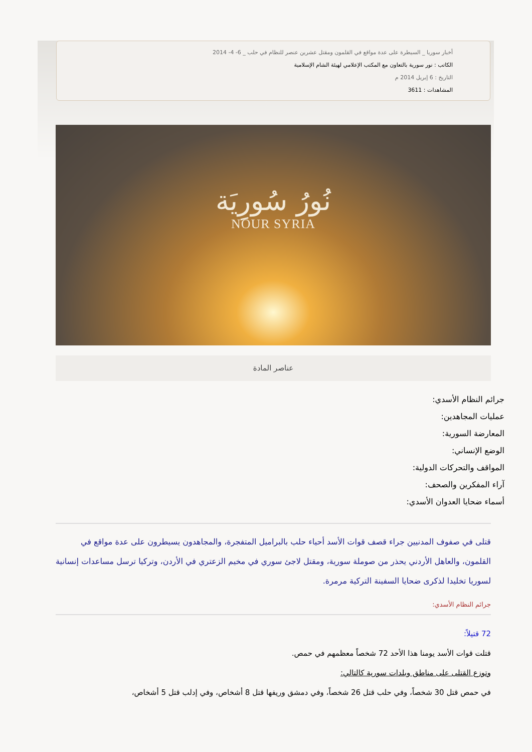أخبار سوريا _ السيطرة على عدة مواقع في القلمون ومقتل عشرين عنصر للنظام في حلب _ 6- 4- 2014
الكاتب : نور سورية بالتعاون مع المكتب الإعلامي لهيئة الشام الإسلامية
التاريخ : 6 إبريل 2014 م
المشاهدات : 3611
نُورُ سُورِيَة
NOUR SYRIA
عناصر المادة
جرائم النظام الأسدي:
عمليات المجاهدين:
المعارضة السورية:
الوضع الإنساني:
المواقف والتحركات الدولية:
آراء المفكرين والصحف:
أسماء ضحايا العدوان الأسدي:
قتلى في صفوف المدنيين جراء قصف قوات الأسد أحياء حلب بالبراميل المتفجرة، والمجاهدون يسيطرون على عدة مواقع في القلمون، والعاهل الأردني يحذر من صوملة سورية، ومقتل لاجئ سوري في مخيم الزعتري في الأردن، وتركيا ترسل مساعدات إنسانية لسوريا تخليدا لذكرى ضحايا السفينة التركية مرمرة.
جرائم النظام الأسدي:
72 قتيلاً:
قتلت قوات الأسد يومنا هذا الأحد 72 شخصاً معظمهم في حمص.
وتوزع القتلى على مناطق وبلدات سورية كالتالي:
في حمص قتل 30 شخصاً، وفي حلب قتل 26 شخصاً، وفي دمشق وريفها قتل 8 أشخاص، وفي إدلب قتل 5 أشخاص،